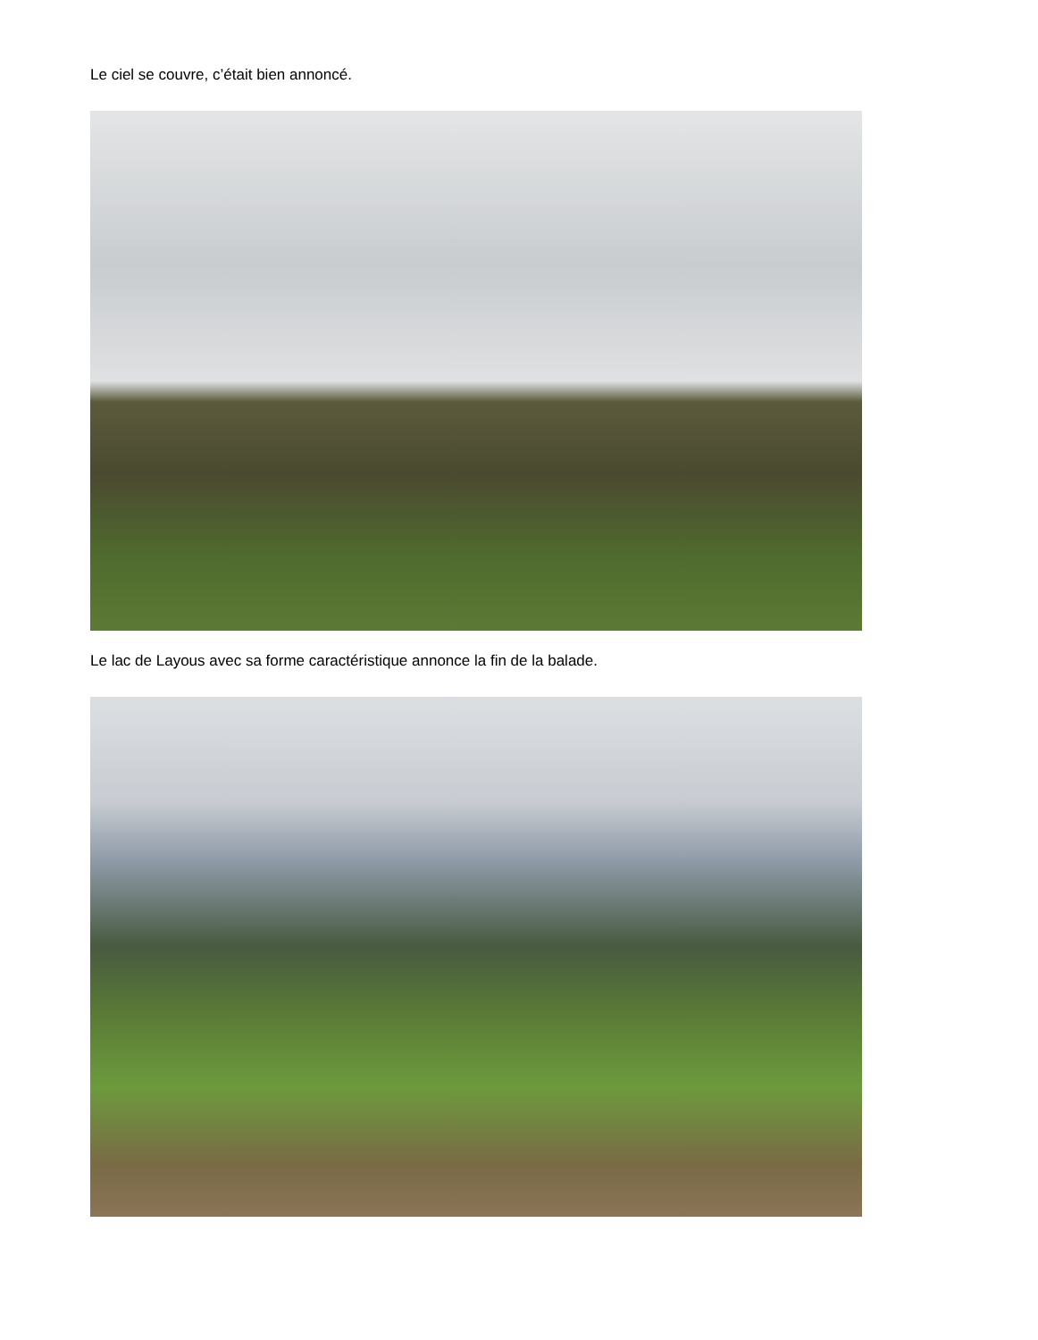Le ciel se couvre, c’était bien annoncé.
Le lac de Layous avec sa forme caractéristique annonce la fin de la balade.